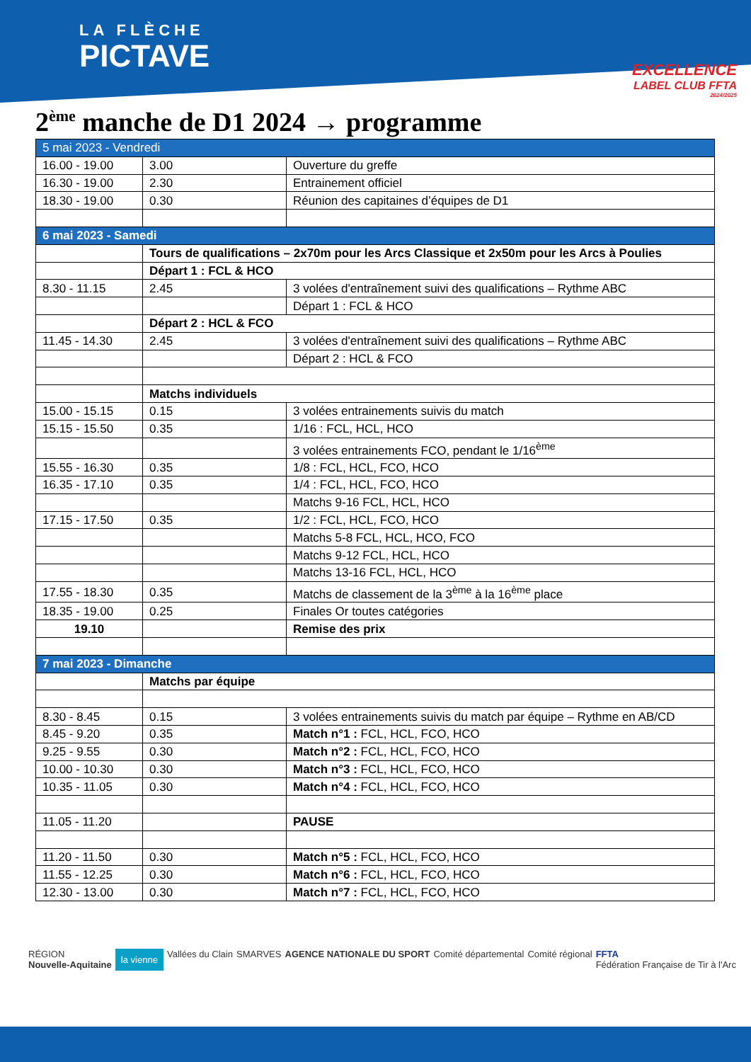LA FLÈCHE
PICTAVE
EXCELLENCE
LABEL CLUB FFTA
2024/2025
2<sup>ème</sup> manche de D1 2024 → programme
| 5 mai 2023 - Vendredi | | |
| 16.00 - 19.00 | 3.00 | Ouverture du greffe |
| 16.30 - 19.00 | 2.30 | Entrainement officiel |
| 18.30 - 19.00 | 0.30 | Réunion des capitaines d’équipes de D1 |
| 6 mai 2023 - Samedi | | |
| | Tours de qualifications – 2x70m pour les Arcs Classique et 2x50m pour les Arcs à Poulies | |
| | Départ 1 : FCL & HCO | |
| 8.30 - 11.15 | 2.45 | 3 volées d'entraînement suivi des qualifications – Rythme ABC |
| | | Départ 1 : FCL & HCO |
| | Départ 2 : HCL & FCO | |
| 11.45 - 14.30 | 2.45 | 3 volées d'entraînement suivi des qualifications – Rythme ABC |
| | | Départ 2 : HCL & FCO |
| | Matchs individuels | |
| 15.00 - 15.15 | 0.15 | 3 volées entrainements suivis du match |
| 15.15 - 15.50 | 0.35 | 1/16 : FCL, HCL, HCO |
| | | 3 volées entrainements FCO, pendant le 1/16<sup>ème</sup> |
| 15.55 - 16.30 | 0.35 | 1/8 : FCL, HCL, FCO, HCO |
| 16.35 - 17.10 | 0.35 | 1/4 : FCL, HCL, FCO, HCO |
| | | Matchs 9-16 FCL, HCL, HCO |
| 17.15 - 17.50 | 0.35 | 1/2 : FCL, HCL, FCO, HCO |
| | | Matchs 5-8 FCL, HCL, HCO, FCO |
| | | Matchs 9-12 FCL, HCL, HCO |
| | | Matchs 13-16 FCL, HCL, HCO |
| 17.55 - 18.30 | 0.35 | Matchs de classement de la 3<sup>ème</sup> à la 16<sup>ème</sup> place |
| 18.35 - 19.00 | 0.25 | Finales Or toutes catégories |
| 19.10 | | Remise des prix |
| 7 mai 2023 - Dimanche | | |
| | Matchs par équipe | |
| 8.30 - 8.45 | 0.15 | 3 volées entrainements suivis du match par équipe – Rythme en AB/CD |
| 8.45 - 9.20 | 0.35 | Match n°1 : FCL, HCL, FCO, HCO |
| 9.25 - 9.55 | 0.30 | Match n°2 : FCL, HCL, FCO, HCO |
| 10.00 - 10.30 | 0.30 | Match n°3 : FCL, HCL, FCO, HCO |
| 10.35 - 11.05 | 0.30 | Match n°4 : FCL, HCL, FCO, HCO |
| 11.05 - 11.20 | | PAUSE |
| 11.20 - 11.50 | 0.30 | Match n°5 : FCL, HCL, FCO, HCO |
| 11.55 - 12.25 | 0.30 | Match n°6 : FCL, HCL, FCO, HCO |
| 12.30 - 13.00 | 0.30 | Match n°7 : FCL, HCL, FCO, HCO |
RÉGION
Nouvelle-Aquitaine
la vienne
Vallées du Clain SMARVES AGENCE NATIONALE DU SPORT Comité départemental Comité régional FFTA
Fédération Française de Tir à l'Arc